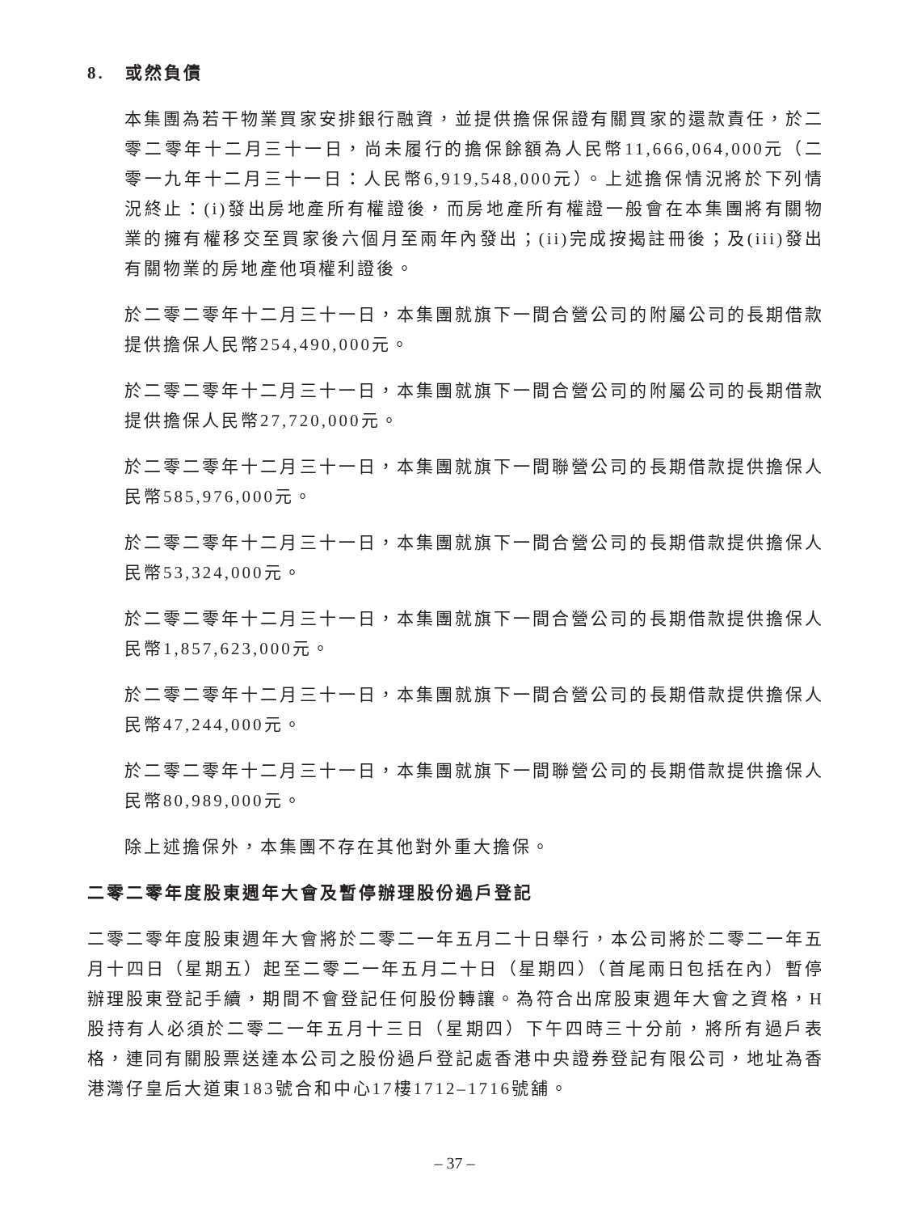8. 或然負債
本集團為若干物業買家安排銀行融資，並提供擔保保證有關買家的還款責任，於二零二零年十二月三十一日，尚未履行的擔保餘額為人民幣11,666,064,000元（二零一九年十二月三十一日：人民幣6,919,548,000元）。上述擔保情況將於下列情況終止：(i)發出房地產所有權證後，而房地產所有權證一般會在本集團將有關物業的擁有權移交至買家後六個月至兩年內發出；(ii)完成按揭註冊後；及(iii)發出有關物業的房地產他項權利證後。
於二零二零年十二月三十一日，本集團就旗下一間合營公司的附屬公司的長期借款提供擔保人民幣254,490,000元。
於二零二零年十二月三十一日，本集團就旗下一間合營公司的附屬公司的長期借款提供擔保人民幣27,720,000元。
於二零二零年十二月三十一日，本集團就旗下一間聯營公司的長期借款提供擔保人民幣585,976,000元。
於二零二零年十二月三十一日，本集團就旗下一間合營公司的長期借款提供擔保人民幣53,324,000元。
於二零二零年十二月三十一日，本集團就旗下一間合營公司的長期借款提供擔保人民幣1,857,623,000元。
於二零二零年十二月三十一日，本集團就旗下一間合營公司的長期借款提供擔保人民幣47,244,000元。
於二零二零年十二月三十一日，本集團就旗下一間聯營公司的長期借款提供擔保人民幣80,989,000元。
除上述擔保外，本集團不存在其他對外重大擔保。
二零二零年度股東週年大會及暫停辦理股份過戶登記
二零二零年度股東週年大會將於二零二一年五月二十日舉行，本公司將於二零二一年五月十四日（星期五）起至二零二一年五月二十日（星期四）（首尾兩日包括在內）暫停辦理股東登記手續，期間不會登記任何股份轉讓。為符合出席股東週年大會之資格，H股持有人必須於二零二一年五月十三日（星期四）下午四時三十分前，將所有過戶表格，連同有關股票送達本公司之股份過戶登記處香港中央證券登記有限公司，地址為香港灣仔皇后大道東183號合和中心17樓1712–1716號舖。
– 37 –